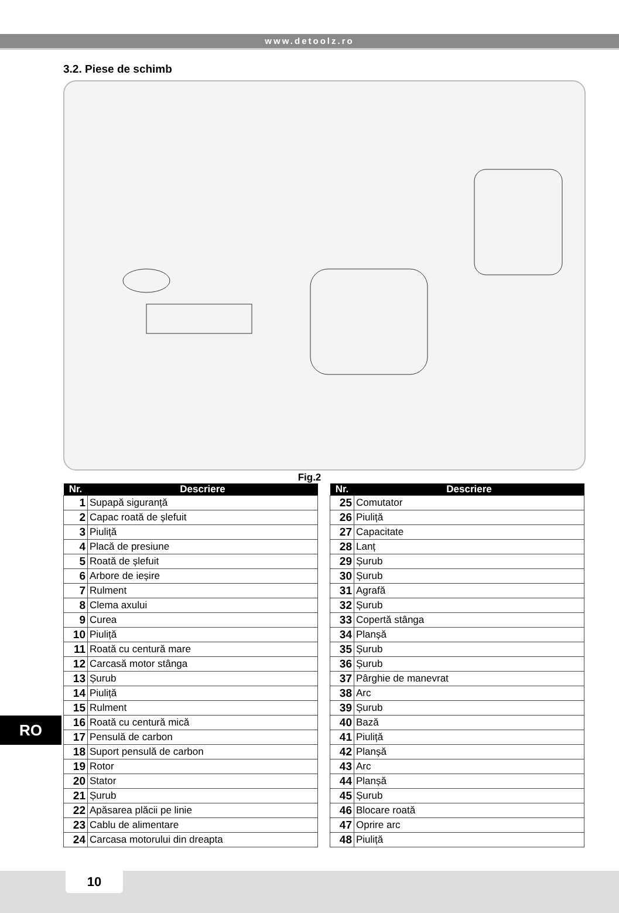www.detoolz.ro
3.2. Piese de schimb
Fig.2
| Nr. | Descriere |
| --- | --- |
| 1 | Supapă siguranță |
| 2 | Capac roată de șlefuit |
| 3 | Piuliță |
| 4 | Placă de presiune |
| 5 | Roată de șlefuit |
| 6 | Arbore de ieșire |
| 7 | Rulment |
| 8 | Clema axului |
| 9 | Curea |
| 10 | Piuliță |
| 11 | Roată cu centură mare |
| 12 | Carcasă motor stânga |
| 13 | Șurub |
| 14 | Piuliță |
| 15 | Rulment |
| 16 | Roată cu centură mică |
| 17 | Pensulă de carbon |
| 18 | Suport pensulă de carbon |
| 19 | Rotor |
| 20 | Stator |
| 21 | Șurub |
| 22 | Apăsarea plăcii pe linie |
| 23 | Cablu de alimentare |
| 24 | Carcasa motorului din dreapta |
| Nr. | Descriere |
| --- | --- |
| 25 | Comutator |
| 26 | Piuliță |
| 27 | Capacitate |
| 28 | Lanț |
| 29 | Șurub |
| 30 | Șurub |
| 31 | Agrafă |
| 32 | Șurub |
| 33 | Copertă stânga |
| 34 | Planșă |
| 35 | Șurub |
| 36 | Șurub |
| 37 | Pârghie de manevrat |
| 38 | Arc |
| 39 | Șurub |
| 40 | Bază |
| 41 | Piuliță |
| 42 | Planșă |
| 43 | Arc |
| 44 | Planșă |
| 45 | Șurub |
| 46 | Blocare roată |
| 47 | Oprire arc |
| 48 | Piuliță |
RO
10